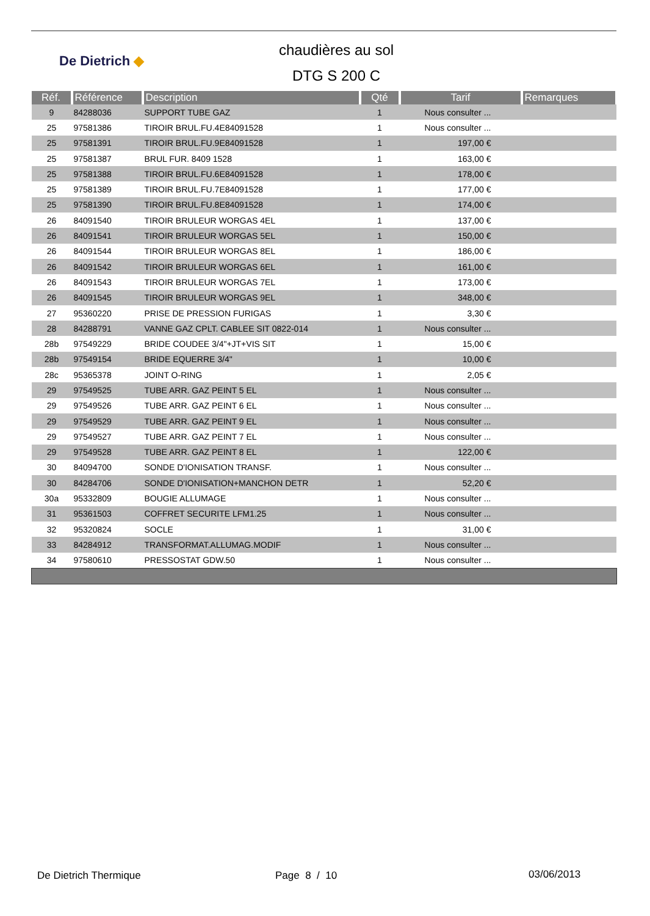De Dietrich ◆
chaudières au sol
DTG S 200 C
| Réf. | Référence | Description | Qté | Tarif | Remarques |
| --- | --- | --- | --- | --- | --- |
| 9 | 84288036 | SUPPORT TUBE GAZ | 1 | Nous consulter ... | |
| 25 | 97581386 | TIROIR BRUL.FU.4E84091528 | 1 | Nous consulter ... | |
| 25 | 97581391 | TIROIR BRUL.FU.9E84091528 | 1 | 197,00 € | |
| 25 | 97581387 | BRUL FUR. 8409 1528 | 1 | 163,00 € | |
| 25 | 97581388 | TIROIR BRUL.FU.6E84091528 | 1 | 178,00 € | |
| 25 | 97581389 | TIROIR BRUL.FU.7E84091528 | 1 | 177,00 € | |
| 25 | 97581390 | TIROIR BRUL.FU.8E84091528 | 1 | 174,00 € | |
| 26 | 84091540 | TIROIR BRULEUR WORGAS 4EL | 1 | 137,00 € | |
| 26 | 84091541 | TIROIR BRULEUR WORGAS 5EL | 1 | 150,00 € | |
| 26 | 84091544 | TIROIR BRULEUR WORGAS 8EL | 1 | 186,00 € | |
| 26 | 84091542 | TIROIR BRULEUR WORGAS 6EL | 1 | 161,00 € | |
| 26 | 84091543 | TIROIR BRULEUR WORGAS 7EL | 1 | 173,00 € | |
| 26 | 84091545 | TIROIR BRULEUR WORGAS 9EL | 1 | 348,00 € | |
| 27 | 95360220 | PRISE DE PRESSION FURIGAS | 1 | 3,30 € | |
| 28 | 84288791 | VANNE GAZ CPLT. CABLEE SIT 0822-014 | 1 | Nous consulter ... | |
| 28b | 97549229 | BRIDE COUDEE 3/4"+JT+VIS SIT | 1 | 15,00 € | |
| 28b | 97549154 | BRIDE EQUERRE 3/4" | 1 | 10,00 € | |
| 28c | 95365378 | JOINT O-RING | 1 | 2,05 € | |
| 29 | 97549525 | TUBE ARR. GAZ PEINT 5 EL | 1 | Nous consulter ... | |
| 29 | 97549526 | TUBE ARR. GAZ PEINT 6 EL | 1 | Nous consulter ... | |
| 29 | 97549529 | TUBE ARR. GAZ PEINT 9 EL | 1 | Nous consulter ... | |
| 29 | 97549527 | TUBE ARR. GAZ PEINT 7 EL | 1 | Nous consulter ... | |
| 29 | 97549528 | TUBE ARR. GAZ PEINT 8 EL | 1 | 122,00 € | |
| 30 | 84094700 | SONDE D'IONISATION TRANSF. | 1 | Nous consulter ... | |
| 30 | 84284706 | SONDE D'IONISATION+MANCHON DETR | 1 | 52,20 € | |
| 30a | 95332809 | BOUGIE ALLUMAGE | 1 | Nous consulter ... | |
| 31 | 95361503 | COFFRET SECURITE LFM1.25 | 1 | Nous consulter ... | |
| 32 | 95320824 | SOCLE | 1 | 31,00 € | |
| 33 | 84284912 | TRANSFORMAT.ALLUMAG.MODIF | 1 | Nous consulter ... | |
| 34 | 97580610 | PRESSOSTAT GDW.50 | 1 | Nous consulter ... | |
De Dietrich Thermique Page 8 / 10 03/06/2013